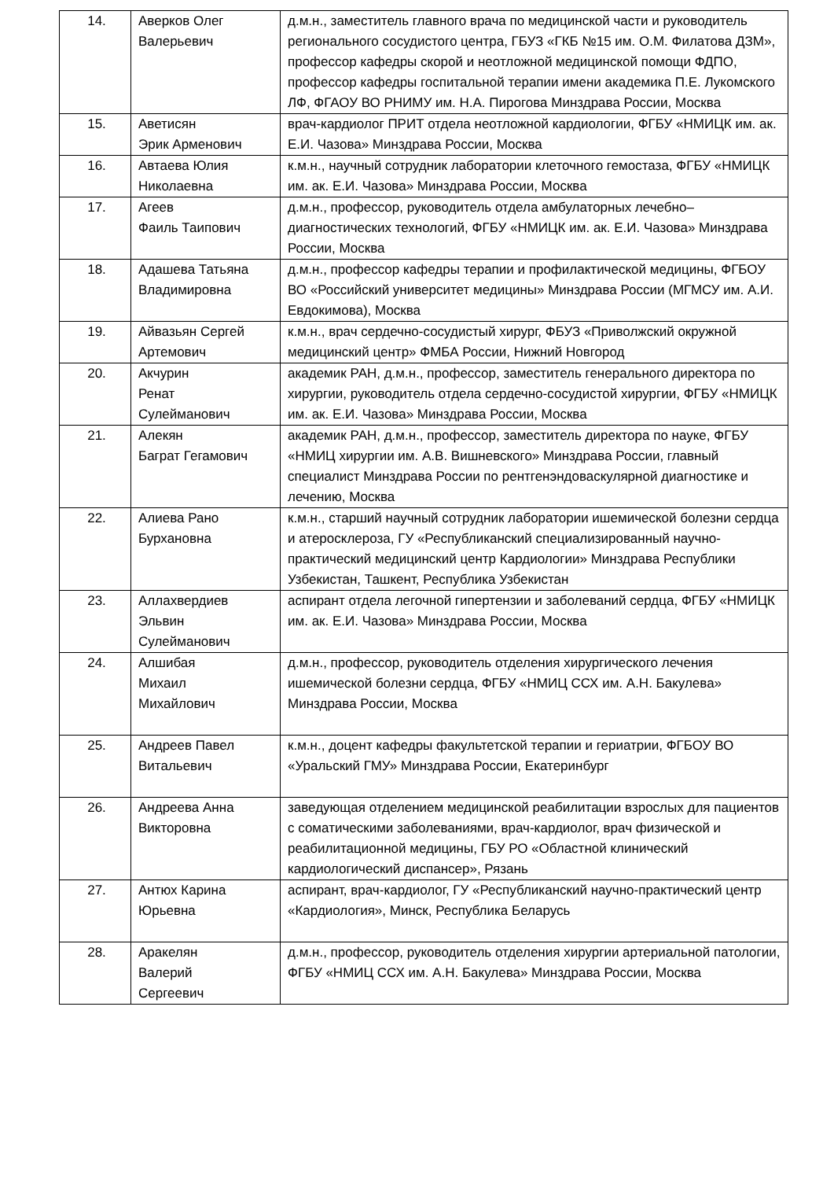| 14. | Аверков Олег Валерьевич | д.м.н., заместитель главного врача по медицинской части и руководитель регионального сосудистого центра, ГБУЗ «ГКБ №15 им. О.М. Филатова ДЗМ», профессор кафедры скорой и неотложной медицинской помощи ФДПО, профессор кафедры госпитальной терапии имени академика П.Е. Лукомского ЛФ, ФГАОУ ВО РНИМУ им. Н.А. Пирогова Минздрава России, Москва |
| 15. | Аветисян Эрик Арменович | врач-кардиолог ПРИТ отдела неотложной кардиологии, ФГБУ «НМИЦК им. ак. Е.И. Чазова» Минздрава России, Москва |
| 16. | Автаева Юлия Николаевна | к.м.н., научный сотрудник лаборатории клеточного гемостаза, ФГБУ «НМИЦК им. ак. Е.И. Чазова» Минздрава России, Москва |
| 17. | Агеев Фаиль Таипович | д.м.н., профессор, руководитель отдела амбулаторных лечебно–диагностических технологий, ФГБУ «НМИЦК им. ак. Е.И. Чазова» Минздрава России, Москва |
| 18. | Адашева Татьяна Владимировна | д.м.н., профессор кафедры терапии и профилактической медицины, ФГБОУ ВО «Российский университет медицины» Минздрава России (МГМСУ им. А.И. Евдокимова), Москва |
| 19. | Айвазьян Сергей Артемович | к.м.н., врач сердечно-сосудистый хирург, ФБУЗ «Приволжский окружной медицинский центр» ФМБА России, Нижний Новгород |
| 20. | Акчурин Ренат Сулейманович | академик РАН, д.м.н., профессор, заместитель генерального директора по хирургии, руководитель отдела сердечно-сосудистой хирургии, ФГБУ «НМИЦК им. ак. Е.И. Чазова» Минздрава России, Москва |
| 21. | Алекян Баграт Гегамович | академик РАН, д.м.н., профессор, заместитель директора по науке, ФГБУ «НМИЦ хирургии им. А.В. Вишневского» Минздрава России, главный специалист Минздрава России по рентгенэндоваскулярной диагностике и лечению, Москва |
| 22. | Алиева Рано Бурхановна | к.м.н., старший научный сотрудник лаборатории ишемической болезни сердца и атеросклероза, ГУ «Республиканский специализированный научно-практический медицинский центр Кардиологии» Минздрава Республики Узбекистан, Ташкент, Республика Узбекистан |
| 23. | Аллахвердиев Эльвин Сулейманович | аспирант отдела легочной гипертензии и заболеваний сердца, ФГБУ «НМИЦК им. ак. Е.И. Чазова» Минздрава России, Москва |
| 24. | Алшибая Михаил Михайлович | д.м.н., профессор, руководитель отделения хирургического лечения ишемической болезни сердца, ФГБУ «НМИЦ ССХ им. А.Н. Бакулева» Минздрава России, Москва |
| 25. | Андреев Павел Витальевич | к.м.н., доцент кафедры факультетской терапии и гериатрии, ФГБОУ ВО «Уральский ГМУ» Минздрава России, Екатеринбург |
| 26. | Андреева Анна Викторовна | заведующая отделением медицинской реабилитации взрослых для пациентов с соматическими заболеваниями, врач-кардиолог, врач физической и реабилитационной медицины, ГБУ РО «Областной клинический кардиологический диспансер», Рязань |
| 27. | Антюх Карина Юрьевна | аспирант, врач-кардиолог, ГУ «Республиканский научно-практический центр «Кардиология», Минск, Республика Беларусь |
| 28. | Аракелян Валерий Сергеевич | д.м.н., профессор, руководитель отделения хирургии артериальной патологии, ФГБУ «НМИЦ ССХ им. А.Н. Бакулева» Минздрава России, Москва |